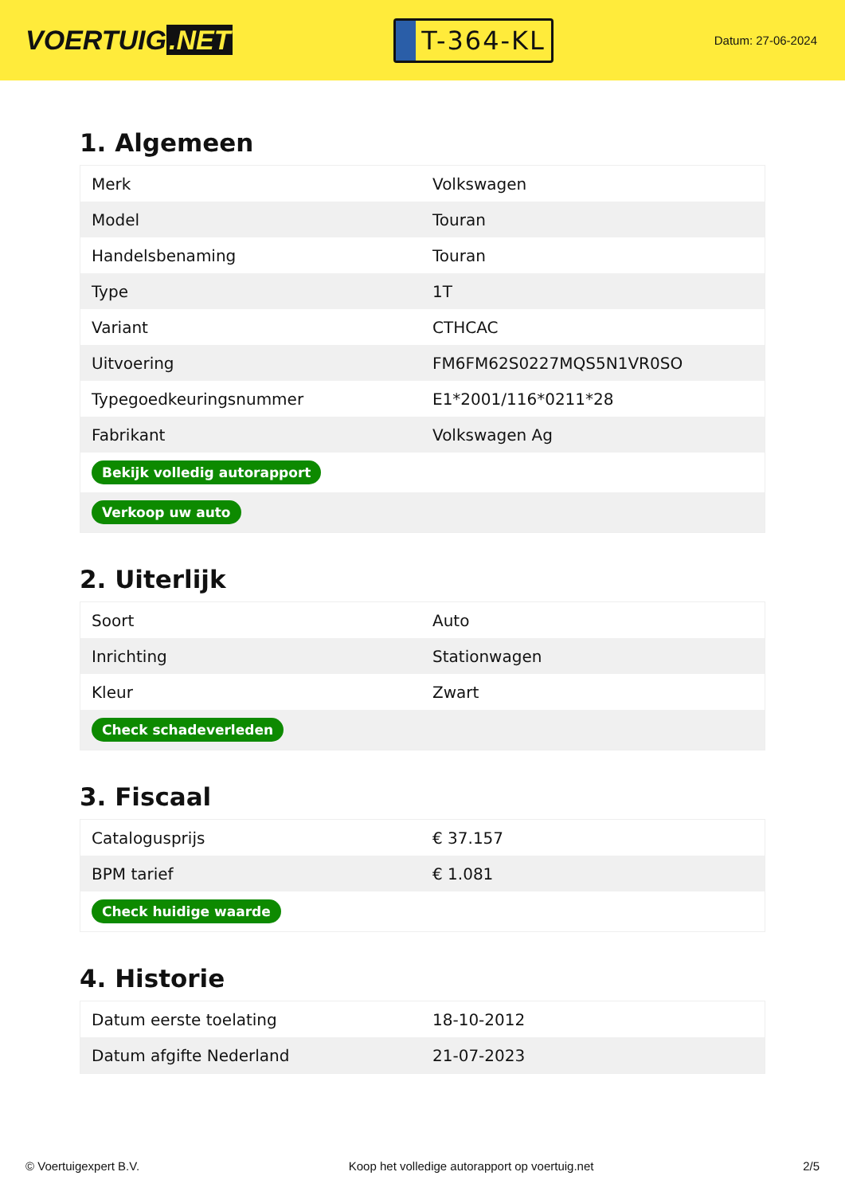VOERTUIG.NET
T-364-KL
Datum: 27-06-2024
1. Algemeen
| Merk | Volkswagen |
| Model | Touran |
| Handelsbenaming | Touran |
| Type | 1T |
| Variant | CTHCAC |
| Uitvoering | FM6FM62S0227MQS5N1VR0SO |
| Typegoedkeuringsnummer | E1*2001/116*0211*28 |
| Fabrikant | Volkswagen Ag |
| Bekijk volledig autorapport | |
| Verkoop uw auto | |
2. Uiterlijk
| Soort | Auto |
| Inrichting | Stationwagen |
| Kleur | Zwart |
| Check schadeverleden | |
3. Fiscaal
| Catalogusprijs | € 37.157 |
| BPM tarief | € 1.081 |
| Check huidige waarde | |
4. Historie
| Datum eerste toelating | 18-10-2012 |
| Datum afgifte Nederland | 21-07-2023 |
© Voertuigexpert B.V. Koop het volledige autorapport op voertuig.net 2/5